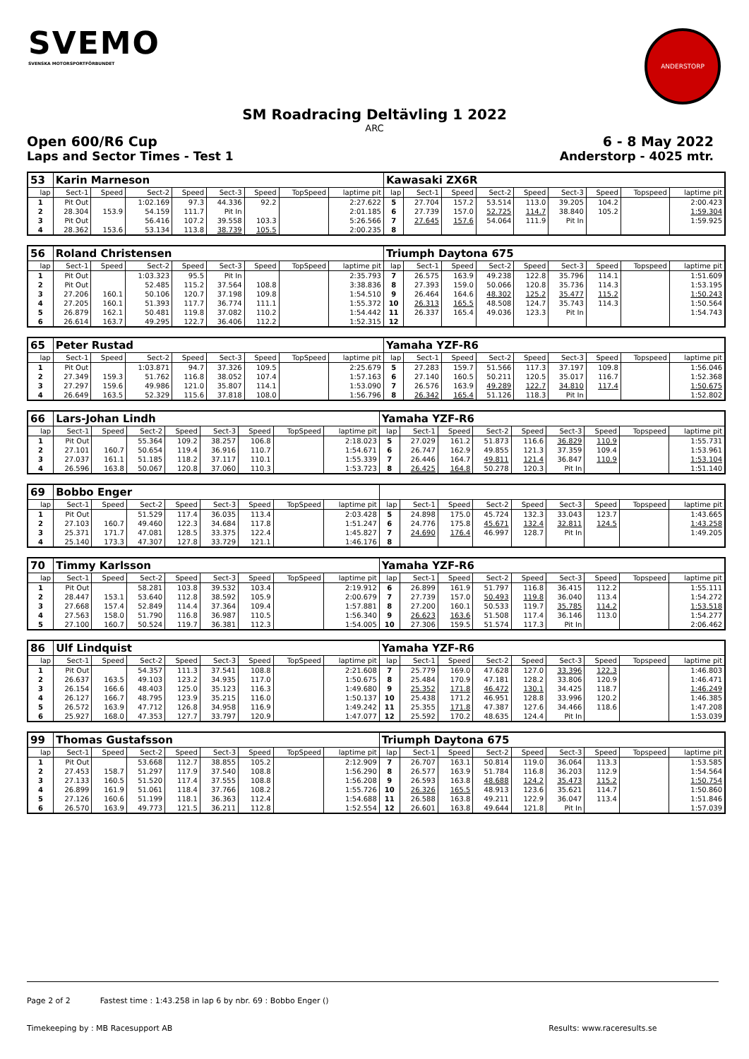SVEMO
SVENSKA MOTORSPORTFÖRBUNDET
ANDERSTORP
SM Roadracing Deltävling 1 2022
ARC
Open 600/R6 Cup 6 - 8 May 2022
Laps and Sector Times - Test 1 Anderstorp - 4025 mtr.
| 53 | Karin Marneson | | | | | | | | Kawasaki ZX6R | | | | | | | | |
| lap | Sect-1 | Speed | Sect-2 | Speed | Sect-3 | Speed | TopSpeed | laptime pit | lap | Sect-1 | Speed | Sect-2 | Speed | Sect-3 | Speed | Topspeed | laptime pit |
| 1 | Pit Out | | 1:02.169 | 97.3 | 44.336 | 92.2 | | 2:27.622 | 5 | 27.704 | 157.2 | 53.514 | 113.0 | 39.205 | 104.2 | | 2:00.423 |
| 2 | 28.304 | 153.9 | 54.159 | 111.7 | Pit In | | | 2:01.185 | 6 | 27.739 | 157.0 | 52.725 | 114.7 | 38.840 | 105.2 | | 1:59.304 |
| 3 | Pit Out | | 56.416 | 107.2 | 39.558 | 103.3 | | 5:26.566 | 7 | 27.645 | 157.6 | 54.064 | 111.9 | Pit In | | | 1:59.925 |
| 4 | 28.362 | 153.6 | 53.134 | 113.8 | 38.739 | 105.5 | | 2:00.235 | 8 | | | | | | | | |
| 56 | Roland Christensen | | | | | | | | Triumph Daytona 675 | | | | | | | | |
| lap | Sect-1 | Speed | Sect-2 | Speed | Sect-3 | Speed | TopSpeed | laptime pit | lap | Sect-1 | Speed | Sect-2 | Speed | Sect-3 | Speed | Topspeed | laptime pit |
| 1 | Pit Out | | 1:03.323 | 95.5 | Pit In | | | 2:35.793 | 7 | 26.575 | 163.9 | 49.238 | 122.8 | 35.796 | 114.1 | | 1:51.609 |
| 2 | Pit Out | | 52.485 | 115.2 | 37.564 | 108.8 | | 3:38.836 | 8 | 27.393 | 159.0 | 50.066 | 120.8 | 35.736 | 114.3 | | 1:53.195 |
| 3 | 27.206 | 160.1 | 50.106 | 120.7 | 37.198 | 109.8 | | 1:54.510 | 9 | 26.464 | 164.6 | 48.302 | 125.2 | 35.477 | 115.2 | | 1:50.243 |
| 4 | 27.205 | 160.1 | 51.393 | 117.7 | 36.774 | 111.1 | | 1:55.372 | 10 | 26.313 | 165.5 | 48.508 | 124.7 | 35.743 | 114.3 | | 1:50.564 |
| 5 | 26.879 | 162.1 | 50.481 | 119.8 | 37.082 | 110.2 | | 1:54.442 | 11 | 26.337 | 165.4 | 49.036 | 123.3 | Pit In | | | 1:54.743 |
| 6 | 26.614 | 163.7 | 49.295 | 122.7 | 36.406 | 112.2 | | 1:52.315 | 12 | | | | | | | | |
| 65 | Peter Rustad | | | | | | | | Yamaha YZF-R6 | | | | | | | | |
| lap | Sect-1 | Speed | Sect-2 | Speed | Sect-3 | Speed | TopSpeed | laptime pit | lap | Sect-1 | Speed | Sect-2 | Speed | Sect-3 | Speed | Topspeed | laptime pit |
| 1 | Pit Out | | 1:03.871 | 94.7 | 37.326 | 109.5 | | 2:25.679 | 5 | 27.283 | 159.7 | 51.566 | 117.3 | 37.197 | 109.8 | | 1:56.046 |
| 2 | 27.349 | 159.3 | 51.762 | 116.8 | 38.052 | 107.4 | | 1:57.163 | 6 | 27.140 | 160.5 | 50.211 | 120.5 | 35.017 | 116.7 | | 1:52.368 |
| 3 | 27.297 | 159.6 | 49.986 | 121.0 | 35.807 | 114.1 | | 1:53.090 | 7 | 26.576 | 163.9 | 49.289 | 122.7 | 34.810 | 117.4 | | 1:50.675 |
| 4 | 26.649 | 163.5 | 52.329 | 115.6 | 37.818 | 108.0 | | 1:56.796 | 8 | 26.342 | 165.4 | 51.126 | 118.3 | Pit In | | | 1:52.802 |
| 66 | Lars-Johan Lindh | | | | | | | | Yamaha YZF-R6 | | | | | | | | |
| lap | Sect-1 | Speed | Sect-2 | Speed | Sect-3 | Speed | TopSpeed | laptime pit | lap | Sect-1 | Speed | Sect-2 | Speed | Sect-3 | Speed | Topspeed | laptime pit |
| 1 | Pit Out | | 55.364 | 109.2 | 38.257 | 106.8 | | 2:18.023 | 5 | 27.029 | 161.2 | 51.873 | 116.6 | 36.829 | 110.9 | | 1:55.731 |
| 2 | 27.101 | 160.7 | 50.654 | 119.4 | 36.916 | 110.7 | | 1:54.671 | 6 | 26.747 | 162.9 | 49.855 | 121.3 | 37.359 | 109.4 | | 1:53.961 |
| 3 | 27.037 | 161.1 | 51.185 | 118.2 | 37.117 | 110.1 | | 1:55.339 | 7 | 26.446 | 164.7 | 49.811 | 121.4 | 36.847 | 110.9 | | 1:53.104 |
| 4 | 26.596 | 163.8 | 50.067 | 120.8 | 37.060 | 110.3 | | 1:53.723 | 8 | 26.425 | 164.8 | 50.278 | 120.3 | Pit In | | | 1:51.140 |
| 69 | Bobbo Enger | | | | | | | | | | | | | | | | |
| lap | Sect-1 | Speed | Sect-2 | Speed | Sect-3 | Speed | TopSpeed | laptime pit | lap | Sect-1 | Speed | Sect-2 | Speed | Sect-3 | Speed | Topspeed | laptime pit |
| 1 | Pit Out | | 51.529 | 117.4 | 36.035 | 113.4 | | 2:03.428 | 5 | 24.898 | 175.0 | 45.724 | 132.3 | 33.043 | 123.7 | | 1:43.665 |
| 2 | 27.103 | 160.7 | 49.460 | 122.3 | 34.684 | 117.8 | | 1:51.247 | 6 | 24.776 | 175.8 | 45.671 | 132.4 | 32.811 | 124.5 | | 1:43.258 |
| 3 | 25.371 | 171.7 | 47.081 | 128.5 | 33.375 | 122.4 | | 1:45.827 | 7 | 24.690 | 176.4 | 46.997 | 128.7 | Pit In | | | 1:49.205 |
| 4 | 25.140 | 173.3 | 47.307 | 127.8 | 33.729 | 121.1 | | 1:46.176 | 8 | | | | | | | | |
| 70 | Timmy Karlsson | | | | | | | | Yamaha YZF-R6 | | | | | | | | |
| lap | Sect-1 | Speed | Sect-2 | Speed | Sect-3 | Speed | TopSpeed | laptime pit | lap | Sect-1 | Speed | Sect-2 | Speed | Sect-3 | Speed | Topspeed | laptime pit |
| 1 | Pit Out | | 58.281 | 103.8 | 39.532 | 103.4 | | 2:19.912 | 6 | 26.899 | 161.9 | 51.797 | 116.8 | 36.415 | 112.2 | | 1:55.111 |
| 2 | 28.447 | 153.1 | 53.640 | 112.8 | 38.592 | 105.9 | | 2:00.679 | 7 | 27.739 | 157.0 | 50.493 | 119.8 | 36.040 | 113.4 | | 1:54.272 |
| 3 | 27.668 | 157.4 | 52.849 | 114.4 | 37.364 | 109.4 | | 1:57.881 | 8 | 27.200 | 160.1 | 50.533 | 119.7 | 35.785 | 114.2 | | 1:53.518 |
| 4 | 27.563 | 158.0 | 51.790 | 116.8 | 36.987 | 110.5 | | 1:56.340 | 9 | 26.623 | 163.6 | 51.508 | 117.4 | 36.146 | 113.0 | | 1:54.277 |
| 5 | 27.100 | 160.7 | 50.524 | 119.7 | 36.381 | 112.3 | | 1:54.005 | 10 | 27.306 | 159.5 | 51.574 | 117.3 | Pit In | | | 2:06.462 |
| 86 | Ulf Lindquist | | | | | | | | Yamaha YZF-R6 | | | | | | | | |
| lap | Sect-1 | Speed | Sect-2 | Speed | Sect-3 | Speed | TopSpeed | laptime pit | lap | Sect-1 | Speed | Sect-2 | Speed | Sect-3 | Speed | Topspeed | laptime pit |
| 1 | Pit Out | | 54.357 | 111.3 | 37.541 | 108.8 | | 2:21.608 | 7 | 25.779 | 169.0 | 47.628 | 127.0 | 33.396 | 122.3 | | 1:46.803 |
| 2 | 26.637 | 163.5 | 49.103 | 123.2 | 34.935 | 117.0 | | 1:50.675 | 8 | 25.484 | 170.9 | 47.181 | 128.2 | 33.806 | 120.9 | | 1:46.471 |
| 3 | 26.154 | 166.6 | 48.403 | 125.0 | 35.123 | 116.3 | | 1:49.680 | 9 | 25.352 | 171.8 | 46.472 | 130.1 | 34.425 | 118.7 | | 1:46.249 |
| 4 | 26.127 | 166.7 | 48.795 | 123.9 | 35.215 | 116.0 | | 1:50.137 | 10 | 25.438 | 171.2 | 46.951 | 128.8 | 33.996 | 120.2 | | 1:46.385 |
| 5 | 26.572 | 163.9 | 47.712 | 126.8 | 34.958 | 116.9 | | 1:49.242 | 11 | 25.355 | 171.8 | 47.387 | 127.6 | 34.466 | 118.6 | | 1:47.208 |
| 6 | 25.927 | 168.0 | 47.353 | 127.7 | 33.797 | 120.9 | | 1:47.077 | 12 | 25.592 | 170.2 | 48.635 | 124.4 | Pit In | | | 1:53.039 |
| 99 | Thomas Gustafsson | | | | | | | | Triumph Daytona 675 | | | | | | | | |
| lap | Sect-1 | Speed | Sect-2 | Speed | Sect-3 | Speed | TopSpeed | laptime pit | lap | Sect-1 | Speed | Sect-2 | Speed | Sect-3 | Speed | Topspeed | laptime pit |
| 1 | Pit Out | | 53.668 | 112.7 | 38.855 | 105.2 | | 2:12.909 | 7 | 26.707 | 163.1 | 50.814 | 119.0 | 36.064 | 113.3 | | 1:53.585 |
| 2 | 27.453 | 158.7 | 51.297 | 117.9 | 37.540 | 108.8 | | 1:56.290 | 8 | 26.577 | 163.9 | 51.784 | 116.8 | 36.203 | 112.9 | | 1:54.564 |
| 3 | 27.133 | 160.5 | 51.520 | 117.4 | 37.555 | 108.8 | | 1:56.208 | 9 | 26.593 | 163.8 | 48.688 | 124.2 | 35.473 | 115.2 | | 1:50.754 |
| 4 | 26.899 | 161.9 | 51.061 | 118.4 | 37.766 | 108.2 | | 1:55.726 | 10 | 26.326 | 165.5 | 48.913 | 123.6 | 35.621 | 114.7 | | 1:50.860 |
| 5 | 27.126 | 160.6 | 51.199 | 118.1 | 36.363 | 112.4 | | 1:54.688 | 11 | 26.588 | 163.8 | 49.211 | 122.9 | 36.047 | 113.4 | | 1:51.846 |
| 6 | 26.570 | 163.9 | 49.773 | 121.5 | 36.211 | 112.8 | | 1:52.554 | 12 | 26.601 | 163.8 | 49.644 | 121.8 | Pit In | | | 1:57.039 |
Page 2 of 2 Fastest time : 1:43.258 in lap 6 by nbr. 69 : Bobbo Enger ()
Timekeeping by : MB Racesupport AB Results: www.raceresults.se